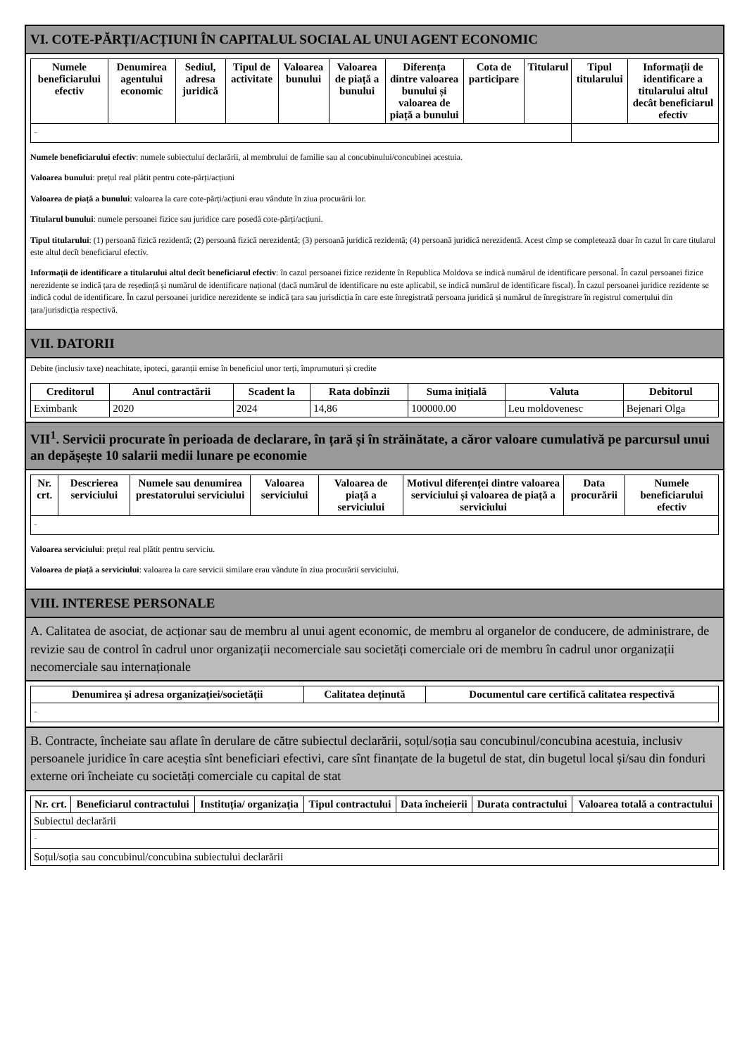VI. COTE-PĂRȚI/ACȚIUNI ÎN CAPITALUL SOCIAL AL UNUI AGENT ECONOMIC
| Numele beneficiarului efectiv | Denumirea agentului economic | Sediul, adresa juridică | Tipul de activitate | Valoarea bunului | Valoarea de piață a bunului | Diferența dintre valoarea bunului și valoarea de piață a bunului | Cota de participare | Titularul | Tipul titularului | Informații de identificare a titularului altul decât beneficiarul efectiv |
| --- | --- | --- | --- | --- | --- | --- | --- | --- | --- | --- |
| - | | | | | | | | | | |
Numele beneficiarului efectiv: numele subiectului declarării, al membrului de familie sau al concubinului/concubinei acestuia.
Valoarea bunului: prețul real plătit pentru cote-părți/acțiuni
Valoarea de piață a bunului: valoarea la care cote-părți/acțiuni erau vândute în ziua procurării lor.
Titularul bunului: numele persoanei fizice sau juridice care posedă cote-părți/acțiuni.
Tipul titularului: (1) persoană fizică rezidentă; (2) persoană fizică nerezidentă; (3) persoană juridică rezidentă; (4) persoană juridică nerezidentă. Acest cîmp se completează doar în cazul în care titularul este altul decît beneficiarul efectiv.
Informații de identificare a titularului altul decît beneficiarul efectiv: în cazul persoanei fizice rezidente în Republica Moldova se indică numărul de identificare personal. În cazul persoanei fizice nerezidente se indică țara de reședință și numărul de identificare național (dacă numărul de identificare nu este aplicabil, se indică numărul de identificare fiscal). În cazul persoanei juridice rezidente se indică codul de identificare. În cazul persoanei juridice nerezidente se indică țara sau jurisdicția în care este înregistrată persoana juridică și numărul de înregistrare în registrul comerțului din țara/jurisdicția respectivă.
VII. DATORII
Debite (inclusiv taxe) neachitate, ipoteci, garanții emise în beneficiul unor terți, împrumuturi și credite
| Creditorul | Anul contractării | Scadent la | Rata dobînzii | Suma inițială | Valuta | Debitorul |
| --- | --- | --- | --- | --- | --- | --- |
| Eximbank | 2020 | 2024 | 14,86 | 100000.00 | Leu moldovenesc | Bejenari Olga |
VII<sup>1</sup>. Servicii procurate în perioada de declarare, în țară și în străinătate, a căror valoare cumulativă pe parcursul unui an depășește 10 salarii medii lunare pe economie
| Nr. crt. | Descrierea serviciului | Numele sau denumirea prestatorului serviciului | Valoarea serviciului | Valoarea de piață a serviciului | Motivul diferenței dintre valoarea serviciului și valoarea de piață a serviciului | Data procurării | Numele beneficiarului efectiv |
| --- | --- | --- | --- | --- | --- | --- | --- |
| - | | | | | | | |
Valoarea serviciului: prețul real plătit pentru serviciu.
Valoarea de piață a serviciului: valoarea la care servicii similare erau vândute în ziua procurării serviciului.
VIII. INTERESE PERSONALE
A. Calitatea de asociat, de acționar sau de membru al unui agent economic, de membru al organelor de conducere, de administrare, de revizie sau de control în cadrul unor organizații necomerciale sau societăți comerciale ori de membru în cadrul unor organizații necomerciale sau internaționale
| Denumirea și adresa organizației/societății | Calitatea deținută | Documentul care certifică calitatea respectivă |
| --- | --- | --- |
| - | | |
B. Contracte, încheiate sau aflate în derulare de către subiectul declarării, soțul/soția sau concubinul/concubina acestuia, inclusiv persoanele juridice în care aceștia sînt beneficiari efectivi, care sînt finanțate de la bugetul de stat, din bugetul local și/sau din fonduri externe ori încheiate cu societăți comerciale cu capital de stat
| Nr. crt. | Beneficiarul contractului | Instituția/ organizația | Tipul contractului | Data încheierii | Durata contractului | Valoarea totală a contractului |
| --- | --- | --- | --- | --- | --- | --- |
| Subiectul declarării | | | | | | |
| - | | | | | | |
| Soțul/soția sau concubinul/concubina subiectului declarării | | | | | | |